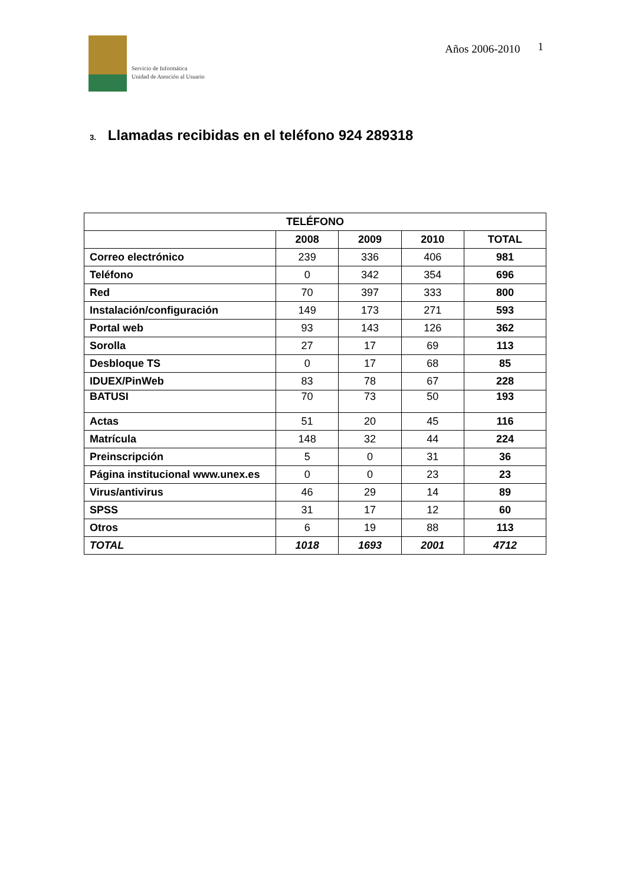Servicio de Informática
Unidad de Atención al Usuario
Años 2006-2010 1
3. Llamadas recibidas en el teléfono 924 289318
| TELÉFONO | | | | |
| --- | --- | --- | --- | --- |
| | 2008 | 2009 | 2010 | TOTAL |
| Correo electrónico | 239 | 336 | 406 | 981 |
| Teléfono | 0 | 342 | 354 | 696 |
| Red | 70 | 397 | 333 | 800 |
| Instalación/configuración | 149 | 173 | 271 | 593 |
| Portal web | 93 | 143 | 126 | 362 |
| Sorolla | 27 | 17 | 69 | 113 |
| Desbloque TS | 0 | 17 | 68 | 85 |
| IDUEX/PinWeb | 83 | 78 | 67 | 228 |
| BATUSI | 70 | 73 | 50 | 193 |
| Actas | 51 | 20 | 45 | 116 |
| Matrícula | 148 | 32 | 44 | 224 |
| Preinscripción | 5 | 0 | 31 | 36 |
| Página institucional www.unex.es | 0 | 0 | 23 | 23 |
| Virus/antivirus | 46 | 29 | 14 | 89 |
| SPSS | 31 | 17 | 12 | 60 |
| Otros | 6 | 19 | 88 | 113 |
| TOTAL | 1018 | 1693 | 2001 | 4712 |